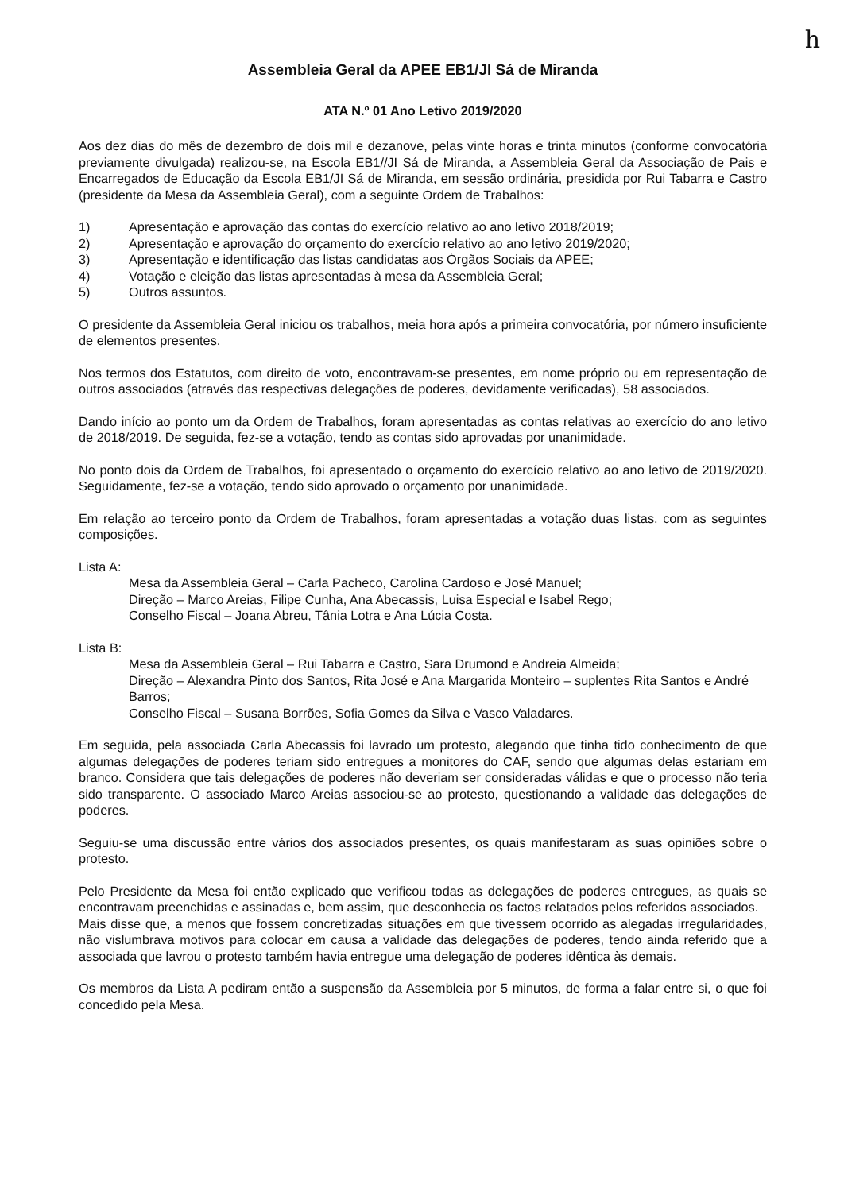h
Assembleia Geral da APEE EB1/JI Sá de Miranda
ATA N.º 01 Ano Letivo 2019/2020
Aos dez dias do mês de dezembro de dois mil e dezanove, pelas vinte horas e trinta minutos (conforme convocatória previamente divulgada) realizou-se, na Escola EB1//JI Sá de Miranda, a Assembleia Geral da Associação de Pais e Encarregados de Educação da Escola EB1/JI Sá de Miranda, em sessão ordinária, presidida por Rui Tabarra e Castro (presidente da Mesa da Assembleia Geral), com a seguinte Ordem de Trabalhos:
1) Apresentação e aprovação das contas do exercício relativo ao ano letivo 2018/2019;
2) Apresentação e aprovação do orçamento do exercício relativo ao ano letivo 2019/2020;
3) Apresentação e identificação das listas candidatas aos Órgãos Sociais da APEE;
4) Votação e eleição das listas apresentadas à mesa da Assembleia Geral;
5) Outros assuntos.
O presidente da Assembleia Geral iniciou os trabalhos, meia hora após a primeira convocatória, por número insuficiente de elementos presentes.
Nos termos dos Estatutos, com direito de voto, encontravam-se presentes, em nome próprio ou em representação de outros associados (através das respectivas delegações de poderes, devidamente verificadas), 58 associados.
Dando início ao ponto um da Ordem de Trabalhos, foram apresentadas as contas relativas ao exercício do ano letivo de 2018/2019. De seguida, fez-se a votação, tendo as contas sido aprovadas por unanimidade.
No ponto dois da Ordem de Trabalhos, foi apresentado o orçamento do exercício relativo ao ano letivo de 2019/2020. Seguidamente, fez-se a votação, tendo sido aprovado o orçamento por unanimidade.
Em relação ao terceiro ponto da Ordem de Trabalhos, foram apresentadas a votação duas listas, com as seguintes composições.
Lista A:
Mesa da Assembleia Geral – Carla Pacheco, Carolina Cardoso e José Manuel;
Direção – Marco Areias, Filipe Cunha, Ana Abecassis, Luisa Especial e Isabel Rego;
Conselho Fiscal – Joana Abreu, Tânia Lotra e Ana Lúcia Costa.
Lista B:
Mesa da Assembleia Geral – Rui Tabarra e Castro, Sara Drumond e Andreia Almeida;
Direção – Alexandra Pinto dos Santos, Rita José e Ana Margarida Monteiro – suplentes Rita Santos e André Barros;
Conselho Fiscal – Susana Borrões, Sofia Gomes da Silva e Vasco Valadares.
Em seguida, pela associada Carla Abecassis foi lavrado um protesto, alegando que tinha tido conhecimento de que algumas delegações de poderes teriam sido entregues a monitores do CAF, sendo que algumas delas estariam em branco. Considera que tais delegações de poderes não deveriam ser consideradas válidas e que o processo não teria sido transparente. O associado Marco Areias associou-se ao protesto, questionando a validade das delegações de poderes.
Seguiu-se uma discussão entre vários dos associados presentes, os quais manifestaram as suas opiniões sobre o protesto.
Pelo Presidente da Mesa foi então explicado que verificou todas as delegações de poderes entregues, as quais se encontravam preenchidas e assinadas e, bem assim, que desconhecia os factos relatados pelos referidos associados.
Mais disse que, a menos que fossem concretizadas situações em que tivessem ocorrido as alegadas irregularidades, não vislumbrava motivos para colocar em causa a validade das delegações de poderes, tendo ainda referido que a associada que lavrou o protesto também havia entregue uma delegação de poderes idêntica às demais.
Os membros da Lista A pediram então a suspensão da Assembleia por 5 minutos, de forma a falar entre si, o que foi concedido pela Mesa.